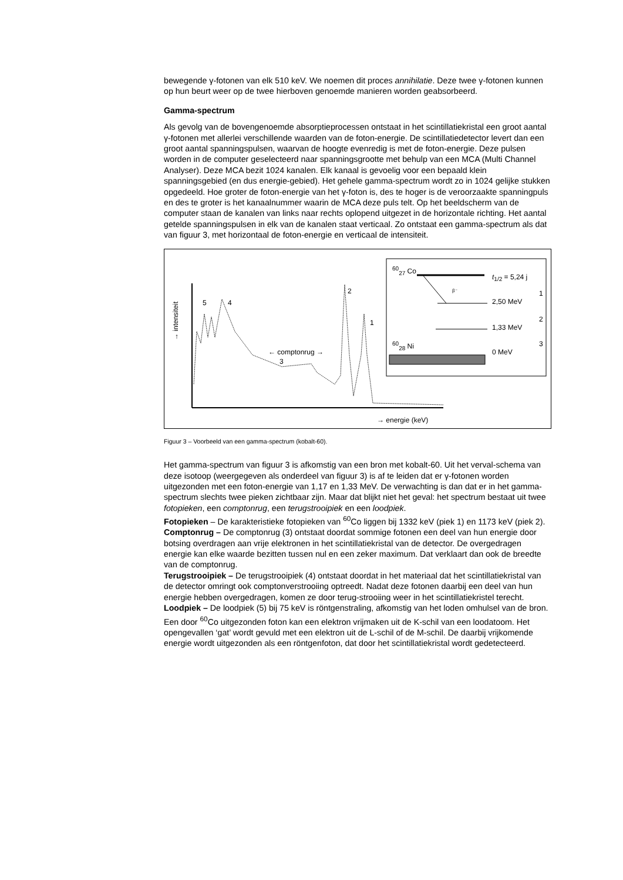bewegende γ-fotonen van elk 510 keV. We noemen dit proces annihilatie. Deze twee γ-fotonen kunnen op hun beurt weer op de twee hierboven genoemde manieren worden geabsorbeerd.
Gamma-spectrum
Als gevolg van de bovengenoemde absorptieprocessen ontstaat in het scintillatiekristal een groot aantal γ-fotonen met allerlei verschillende waarden van de foton-energie. De scintillatiedetector levert dan een groot aantal spanningspulsen, waarvan de hoogte evenredig is met de foton-energie. Deze pulsen worden in de computer geselecteerd naar spanningsgrootte met behulp van een MCA (Multi Channel Analyser). Deze MCA bezit 1024 kanalen. Elk kanaal is gevoelig voor een bepaald klein spanningsgebied (en dus energie-gebied). Het gehele gamma-spectrum wordt zo in 1024 gelijke stukken opgedeeld. Hoe groter de foton-energie van het γ-foton is, des te hoger is de veroorzaakte spanningpuls en des te groter is het kanaalnummer waarin de MCA deze puls telt. Op het beeldscherm van de computer staan de kanalen van links naar rechts oplopend uitgezet in de horizontale richting. Het aantal getelde spanningspulsen in elk van de kanalen staat verticaal. Zo ontstaat een gamma-spectrum als dat van figuur 3, met horizontaal de foton-energie en verticaal de intensiteit.
→ intensiteit
5 4
2
1
← comptonrug →
3
→ energie (keV)
<sup>60</sup> <sub>27</sub> Co
t<sub>1/2</sub> = 5,24 j
β⁻ 1
2,50 MeV
2
1,33 MeV
<sup>60</sup> <sub>28</sub> Ni 3
0 MeV
Figuur 3 – Voorbeeld van een gamma-spectrum (kobalt-60).
Het gamma-spectrum van figuur 3 is afkomstig van een bron met kobalt-60. Uit het verval-schema van deze isotoop (weergegeven als onderdeel van figuur 3) is af te leiden dat er γ-fotonen worden uitgezonden met een foton-energie van 1,17 en 1,33 MeV. De verwachting is dan dat er in het gamma-spectrum slechts twee pieken zichtbaar zijn. Maar dat blijkt niet het geval: het spectrum bestaat uit twee fotopieken, een comptonrug, een terugstrooipiek en een loodpiek.
Fotopieken – De karakteristieke fotopieken van <sup>60</sup>Co liggen bij 1332 keV (piek 1) en 1173 keV (piek 2).
Comptonrug – De comptonrug (3) ontstaat doordat sommige fotonen een deel van hun energie door botsing overdragen aan vrije elektronen in het scintillatiekristal van de detector. De overgedragen energie kan elke waarde bezitten tussen nul en een zeker maximum. Dat verklaart dan ook de breedte van de comptonrug.
Terugstrooipiek – De terugstrooipiek (4) ontstaat doordat in het materiaal dat het scintillatiekristal van de detector omringt ook comptonverstrooiing optreedt. Nadat deze fotonen daarbij een deel van hun energie hebben overgedragen, komen ze door terug-strooiing weer in het scintillatiekristel terecht.
Loodpiek – De loodpiek (5) bij 75 keV is röntgenstraling, afkomstig van het loden omhulsel van de bron. Een door <sup>60</sup>Co uitgezonden foton kan een elektron vrijmaken uit de K-schil van een loodatoom. Het opengevallen ‘gat’ wordt gevuld met een elektron uit de L-schil of de M-schil. De daarbij vrijkomende energie wordt uitgezonden als een röntgenfoton, dat door het scintillatiekristal wordt gedetecteerd.